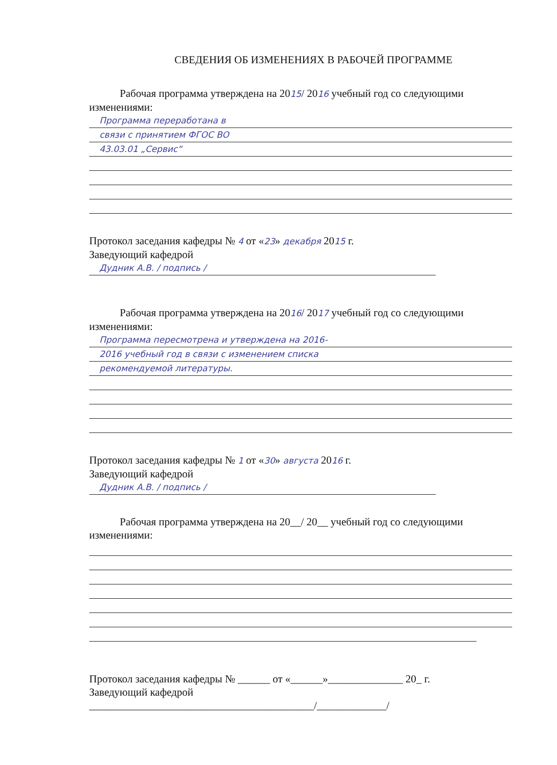СВЕДЕНИЯ ОБ ИЗМЕНЕНИЯХ В РАБОЧЕЙ ПРОГРАММЕ
Рабочая программа утверждена на 2015/ 2016 учебный год со следующими изменениями:
Программа переработана в
связи с принятием ФГОС ВО
43.03.01 „Сервис“
Протокол заседания кафедры № 4 от «23» декабря 2015 г.
Заведующий кафедрой
Дудник А.В. / подпись /
Рабочая программа утверждена на 2016/ 2017 учебный год со следующими изменениями:
Программа пересмотрена и утверждена на 2016-
2016 учебный год в связи с изменением списка
рекомендуемой литературы.
Протокол заседания кафедры № 1 от «30» августа 2016 г.
Заведующий кафедрой
Дудник А.В. / подпись /
Рабочая программа утверждена на 20__/ 20__ учебный год со следующими изменениями:
Протокол заседания кафедры № ______ от «______»______________ 20_ г.
Заведующий кафедрой
__________________________________________/_____________/